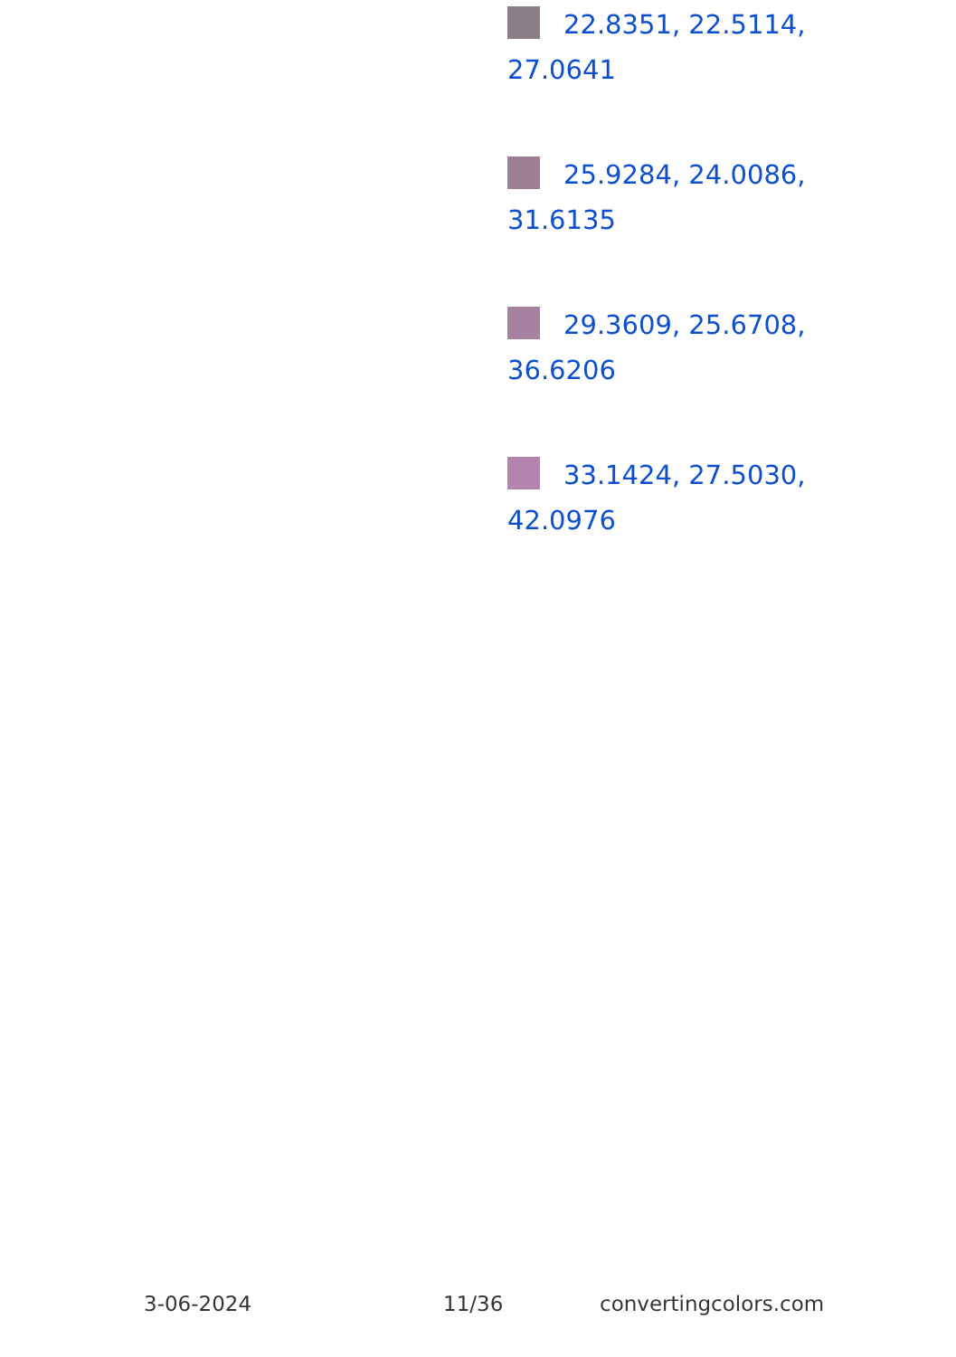22.8351, 22.5114, 27.0641
25.9284, 24.0086, 31.6135
29.3609, 25.6708, 36.6206
33.1424, 27.5030, 42.0976
3-06-2024 11/36 convertingcolors.com